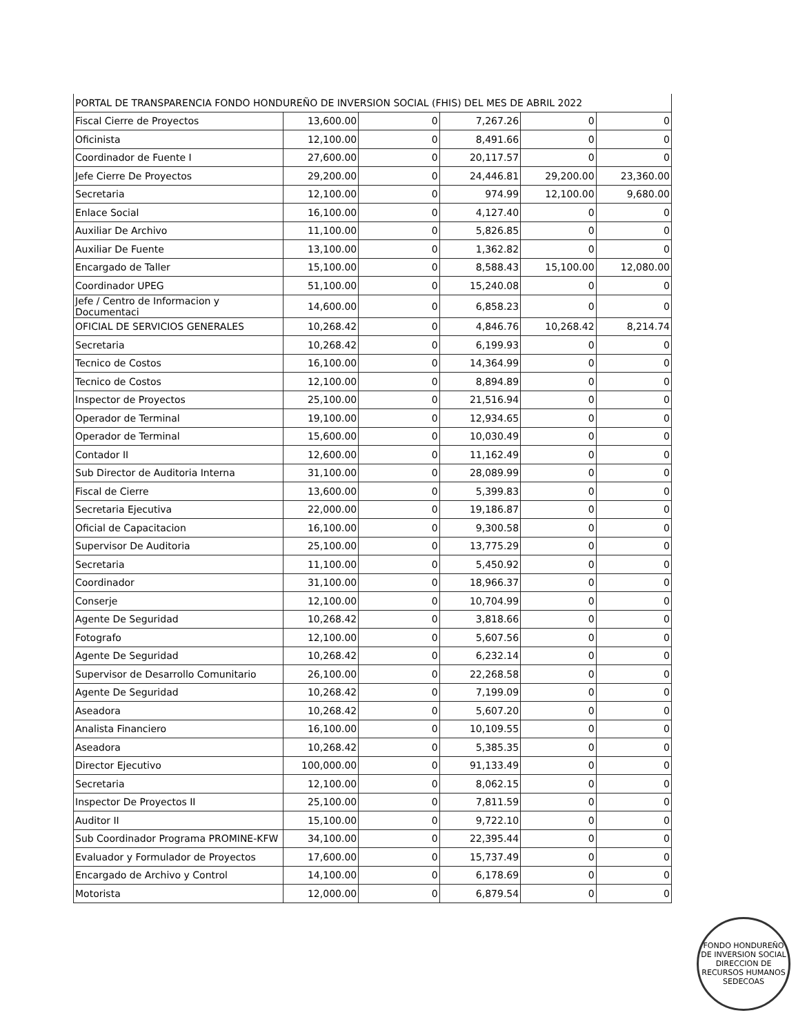| PORTAL DE TRANSPARENCIA FONDO HONDUREÑO DE INVERSION SOCIAL (FHIS) DEL MES DE ABRIL 2022 | | | | | |
| Fiscal Cierre de Proyectos | 13,600.00 | 0 | 7,267.26 | 0 | 0 |
| Oficinista | 12,100.00 | 0 | 8,491.66 | 0 | 0 |
| Coordinador de Fuente I | 27,600.00 | 0 | 20,117.57 | 0 | 0 |
| Jefe Cierre De Proyectos | 29,200.00 | 0 | 24,446.81 | 29,200.00 | 23,360.00 |
| Secretaria | 12,100.00 | 0 | 974.99 | 12,100.00 | 9,680.00 |
| Enlace Social | 16,100.00 | 0 | 4,127.40 | 0 | 0 |
| Auxiliar De Archivo | 11,100.00 | 0 | 5,826.85 | 0 | 0 |
| Auxiliar De Fuente | 13,100.00 | 0 | 1,362.82 | 0 | 0 |
| Encargado de Taller | 15,100.00 | 0 | 8,588.43 | 15,100.00 | 12,080.00 |
| Coordinador UPEG | 51,100.00 | 0 | 15,240.08 | 0 | 0 |
| Jefe / Centro de Informacion y Documentaci | 14,600.00 | 0 | 6,858.23 | 0 | 0 |
| OFICIAL DE SERVICIOS GENERALES | 10,268.42 | 0 | 4,846.76 | 10,268.42 | 8,214.74 |
| Secretaria | 10,268.42 | 0 | 6,199.93 | 0 | 0 |
| Tecnico de Costos | 16,100.00 | 0 | 14,364.99 | 0 | 0 |
| Tecnico de Costos | 12,100.00 | 0 | 8,894.89 | 0 | 0 |
| Inspector de Proyectos | 25,100.00 | 0 | 21,516.94 | 0 | 0 |
| Operador de Terminal | 19,100.00 | 0 | 12,934.65 | 0 | 0 |
| Operador de Terminal | 15,600.00 | 0 | 10,030.49 | 0 | 0 |
| Contador II | 12,600.00 | 0 | 11,162.49 | 0 | 0 |
| Sub Director de Auditoria Interna | 31,100.00 | 0 | 28,089.99 | 0 | 0 |
| Fiscal de Cierre | 13,600.00 | 0 | 5,399.83 | 0 | 0 |
| Secretaria Ejecutiva | 22,000.00 | 0 | 19,186.87 | 0 | 0 |
| Oficial de Capacitacion | 16,100.00 | 0 | 9,300.58 | 0 | 0 |
| Supervisor De Auditoria | 25,100.00 | 0 | 13,775.29 | 0 | 0 |
| Secretaria | 11,100.00 | 0 | 5,450.92 | 0 | 0 |
| Coordinador | 31,100.00 | 0 | 18,966.37 | 0 | 0 |
| Conserje | 12,100.00 | 0 | 10,704.99 | 0 | 0 |
| Agente De Seguridad | 10,268.42 | 0 | 3,818.66 | 0 | 0 |
| Fotografo | 12,100.00 | 0 | 5,607.56 | 0 | 0 |
| Agente De Seguridad | 10,268.42 | 0 | 6,232.14 | 0 | 0 |
| Supervisor de Desarrollo Comunitario | 26,100.00 | 0 | 22,268.58 | 0 | 0 |
| Agente De Seguridad | 10,268.42 | 0 | 7,199.09 | 0 | 0 |
| Aseadora | 10,268.42 | 0 | 5,607.20 | 0 | 0 |
| Analista Financiero | 16,100.00 | 0 | 10,109.55 | 0 | 0 |
| Aseadora | 10,268.42 | 0 | 5,385.35 | 0 | 0 |
| Director Ejecutivo | 100,000.00 | 0 | 91,133.49 | 0 | 0 |
| Secretaria | 12,100.00 | 0 | 8,062.15 | 0 | 0 |
| Inspector De Proyectos II | 25,100.00 | 0 | 7,811.59 | 0 | 0 |
| Auditor II | 15,100.00 | 0 | 9,722.10 | 0 | 0 |
| Sub Coordinador Programa PROMINE-KFW | 34,100.00 | 0 | 22,395.44 | 0 | 0 |
| Evaluador y Formulador de Proyectos | 17,600.00 | 0 | 15,737.49 | 0 | 0 |
| Encargado de Archivo y Control | 14,100.00 | 0 | 6,178.69 | 0 | 0 |
| Motorista | 12,000.00 | 0 | 6,879.54 | 0 | 0 |
FONDO HONDUREÑO DE INVERSION SOCIAL
DIRECCION DE RECURSOS HUMANOS
SEDECOAS